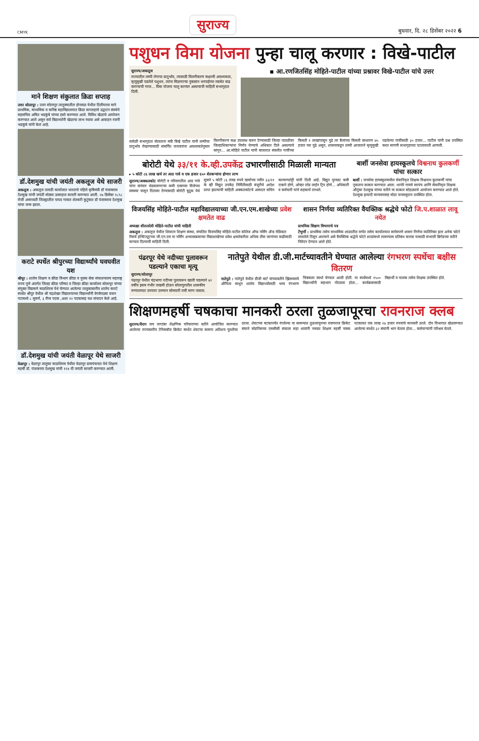CMYK सुराज्य बुधवार, दि. २८ डिसेंबर २०२२ 6
माने शिक्षण संकुलात क्रिडा सप्ताह
उत्तर सोलापूर : उत्तर सोलापुर तालुक्यातील होनसळ येथील दिलीपराव माने प्राथमिक, माध्यमिक व कनिष्ठ महाविद्यालयात क्रिडा साप्ताहाचे उद्घाटन संस्थेचे सहसचिव अमित भडकुंबे यांच्या हस्ते करण्यात आले. विविध खेळांचे आयोजन करण्यात आले असून सर्व विद्यार्थ्यांनी खेळाचा लाभ घ्यावा असे आवाहन रजनी भडकुंबे यांनी केलं आहे.
डॉ.देशमुख यांची जयंती अकलूज येथे साजरी
अकलूज : अकलूज तलाठी कार्यालात भारताचे पहिले कृषिमंत्री डॉ पंजाबराव देशमुख यांची जयंती मोठ्या उत्साहात साजरी करण्यात आली. २७ डिसेंबर १८९८ रोजी अमरावती जिल्ह्यातील पापड गावात शेतकरी कुटुंबात डॉ पंजाबराव देशमुख यांचा जन्म झाला.
कराटे स्पर्धेत श्रीपुरच्या विद्यार्थ्यांचे घवघवीत यश
श्रीपूर : शालेय शिक्षण व क्रीडा विभाग क्रीडा व युवक सेवा संचालनालय महाराष्ट्र राज्य पुणे अंतर्गत जिल्हा क्रीडा परिषद व जिल्हा क्रीडा कार्यालय सोलापूर यांच्या संयुक्त विद्यमाने माळशिरस येथे घेण्यात आलेल्या तालुकास्तरीय शालेय कराटे स्पर्धेत श्रीपुर येथील श्री चंद्रशेखर विद्यालयाच्या विद्यार्थ्यांनी वेगवेगळ्या वजन गटामध्ये ८ सुवर्ण, ३ रौप्य पदक ,अशा १२ पदकासह यश संपादन केले आहे.
डॉ.देशमुख यांची जयंती वेळापूर येथे साजरी
वेळापूर : वेळापूर तालुका माळशिरस येथील वेळापूर ग्रामपंचायत येथे शिक्षण महर्षी डॉ. पंजाबराव देशमुख यांची १२४ वी जयंती साजरी करण्यात आली.
पशुधन विमा योजना पुन्हा चालू करणार : विखे-पाटील
सुराज्य/अकलूज
राज्यातील लम्पी रोगाचा प्रादुर्भाव, त्यासाठी विलगीकरण कक्षाची अवश्यकता, मृत्युमुखी पडलेले पशुधन, त्यांना मिळणाऱ्या नुकसान भरपाईच्या रकमेत वाढ करण्याची गरज... विमा योजना चालू करणार असल्याची माहिती सभागृहात दिली.
▪ आ.रणजितसिंह मोहिते-पाटील यांच्या प्रश्नावर विखे-पाटील यांचे उत्तर
वावेळी सभागृहात बोलताना मंत्री विखे पाटील यांनी लम्पीचा प्रादुर्भाव रोखण्यासाठी संसर्गित जनावरांना अवश्यकतेनुसार विलगीकरण कक्ष उपलब्ध करुन देण्यासाठी जिल्हा पातळीवर जिल्हाधिकाऱ्यांना निर्णय घेण्याचे अधिकार दिले असल्याचे सांगून... आ.मोहिते पाटील यांनी बाजारात संकरीत गायींच्या किमती १ लाखांपासुन पुढे तर बैलांच्या किमती साधारण ७५ हजार च्या पुढे असुन, शासनाकडून लम्पी आजाराने मृत्युमुखी पडलेल्या गायींसाठी ३० हजार... पाटील यांनी प्रश्न उपस्थित करत मागणी सभागृहाच्या पटलावरती आणली.
बोरोटी येथे ३३/११ के.व्ही.उपकेंद्र उभारणीसाठी मिळाली मान्यता
▸ ५ कोटी ८६ लाख खर्च तर आठ गावे व एक हजार ६५० शेतकऱ्यांना होणार लाभ
सुराज्य/अक्कलकोट बोरोटी व परिसरातील आठ गावे यांना वारंवार भेडसावणाऱ्या कमी दाबाच्या विजेच्या समस्या पासून दिलासा देण्यासाठी बोरोटी बुद्रुक येथे सुमारे ५ कोटी ८६ लाख रुपये खर्चाच्या नवीन ३३/११ के व्ही विद्युत उपकेंद्र निर्मितीसाठी मंजुरीचे आदेश प्राप्त झाल्याची माहिती अक्कलकोटचे आमदार सचिन कल्याणशेट्टी यांनी दिली आहे. विद्युत पुरवठा कमी दाबाने होणे, ओव्हर लोड लाईन ट्रिप होणे... अधिकारी व कर्मचारी यांचे सहकार्य लाभले.
बार्शी जनसेवा हायस्कूलचे विश्वनाथ कुलकर्णी यांचा सत्कार
बार्शी : जनसेवा हायस्कूलमधील सेवानिवृत्त शिक्षक विश्वनाथ कुलकर्णी यांचा नुकताच सत्कार करण्यात आला. धानोरे गावचे सरपंच आणि सेवानिवृत्त शिक्षक औदुंबर देशमुख यांच्या वतीने या सत्कार सोहळ्याचे आयोजन करण्यात आले होते. देशमुख इत्यादी मान्यवरासह मोठा जनसमुदाय उपस्थित होता.
विजयसिंह मोहिते-पाटील महाविद्यालयाच्या जी.एन.एम.शाखेच्या प्रवेश क्षमतेत वाढ
अध्यक्षा शीतलदेवी मोहिते-पाटील यांची माहिती
अकलूज : अकलूज येथील शिवरत्न शिक्षण संस्था, संचलित विजयसिंह मोहिते-पाटील कॉलेज ऑफ नर्सिंग अँन्ड मेडिकल रिसर्च इन्स्टिट्यूटच्या जी.एन.एम या नर्सिंग अभ्यासक्रमाच्या विद्याशाखेच्या प्रवेश क्षमतेकरीता अधिक तीस जागांच्या वाढीसाठी मान्यता दिल्याची माहिती दिली.
शासन निर्णया व्यतिरिक्त वैयक्तिक श्रद्धेचे फोटो जि.प.शाळात लावू नयेत
प्राथमिक शिक्षण विभागाचे पत्र
टेंभुर्णी : प्राथमिक तसेच माध्यमिक शाळातील वर्गात तसेच कार्यालयात सर्रासपणे शासन निर्णया व्यतिरिक्त इतर अनेक फोटो लावलेले दिसून आल्याने असे वैयक्तिक श्रद्धेचे फोटो शाळांमध्ये लावण्यास प्रतिबंध करावा यासाठी संभाजी ब्रिगेडच्या वतीने निवेदन देण्यात आले होते.
पंढरपूर येथे नदीच्या पुलावरून पडल्याने एकाचा मृत्यू
सुराज्य/सोलापूर
पंढरपूर येथील चंद्रभागा नदीच्या पुलावरून खाली पडल्याने ४२ वर्षीय इसम गंभीर जखमी होऊन सोलापुरातील शासकीय रुग्णालयात उपचारा दरम्यान सोमवारी रात्री मरण पावला.
नातेपुते येथील डी.जी.मार्टच्यावतीने घेण्यात आलेल्या रंगभरण स्पर्धेचा बक्षीस वितरण
नातेपुते : नातेपुते येथील डीजी मार्ट यांच्यावतीने ख्रिसमसचे औचित्य साधून शालेय विद्यार्थ्यांसाठी भव्य रंगभरण चित्रकला स्पर्धा घेण्यात आली होती. या स्पर्धेमध्ये १५०० विद्यार्थ्यांनी सहभाग नोंदवला होता... कार्यक्रमासाठी विद्यार्थी व पालक तसेच शिक्षक उपस्थित होते.
शिक्षणमहर्षी चषकाचा मानकरी ठरला तुळजापूरचा रावनराज क्लब
सुराज्य/वैराग जय जगदंबा शैक्षणिक परिवाराच्या वतीने आयोजित करण्यात आलेल्या राज्यस्तरीय टेनिसबॉल क्रिकेट स्पर्धेत शेवटचा सामना अतिशय चुरशीचा ठरला. शेवटच्या षटकापर्यंत रंगलेल्या या सामन्यात तुळजापूरच्या रावणराज क्रिकेट संघाने मोडनिंबच्या एमसीसी संघाला सहा धावांनी नमवत शिक्षण महर्षी चषक पटकावत एक लाख २७ हजार रुपयांचे मानकरी ठरले. दोन विभागात खेळवण्यात आलेल्या स्पर्धेत ३२ संघांनी भाग घेतला होता... कर्मचाऱ्यांनी परिश्रम घेतले.